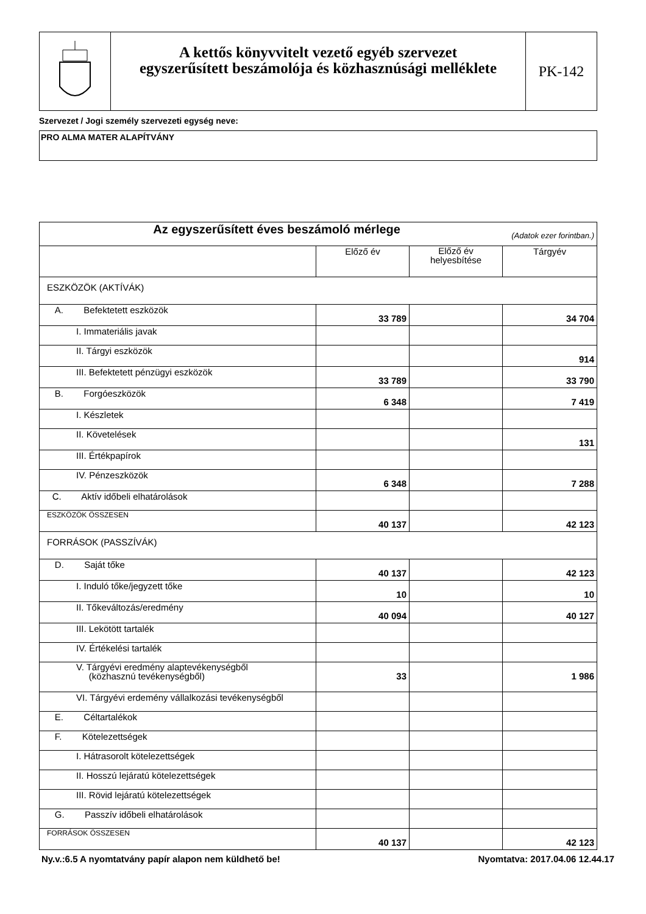A kettős könyvvitelt vezető egyéb szervezet
egyszerűsített beszámolója és közhasznúsági melléklete
PK-142
Szervezet / Jogi személy szervezeti egység neve:
PRO ALMA MATER ALAPÍTVÁNY
| Az egyszerűsített éves beszámoló mérlege (Adatok ezer forintban.) | | | |
| | Előző év | Előző év helyesbítése | Tárgyév |
| ESZKÖZÖK (AKTÍVÁK) | | | |
| A. Befektetett eszközök | 33 789 | | 34 704 |
| I. Immateriális javak | | | |
| II. Tárgyi eszközök | | | 914 |
| III. Befektetett pénzügyi eszközök | 33 789 | | 33 790 |
| B. Forgóeszközök | 6 348 | | 7 419 |
| I. Készletek | | | |
| II. Követelések | | | 131 |
| III. Értékpapírok | | | |
| IV. Pénzeszközök | 6 348 | | 7 288 |
| C. Aktív időbeli elhatárolások | | | |
| ESZKÖZÖK ÖSSZESEN | 40 137 | | 42 123 |
| FORRÁSOK (PASSZÍVÁK) | | | |
| D. Saját tőke | 40 137 | | 42 123 |
| I. Induló tőke/jegyzett tőke | 10 | | 10 |
| II. Tőkeváltozás/eredmény | 40 094 | | 40 127 |
| III. Lekötött tartalék | | | |
| IV. Értékelési tartalék | | | |
| V. Tárgyévi eredmény alaptevékenységből (közhasznú tevékenységből) | 33 | | 1 986 |
| VI. Tárgyévi erdemény vállalkozási tevékenységből | | | |
| E. Céltartalékok | | | |
| F. Kötelezettségek | | | |
| I. Hátrasorolt kötelezettségek | | | |
| II. Hosszú lejáratú kötelezettségek | | | |
| III. Rövid lejáratú kötelezettségek | | | |
| G. Passzív időbeli elhatárolások | | | |
| FORRÁSOK ÖSSZESEN | 40 137 | | 42 123 |
Ny.v.:6.5 A nyomtatvány papír alapon nem küldhető be! Nyomtatva: 2017.04.06 12.44.17